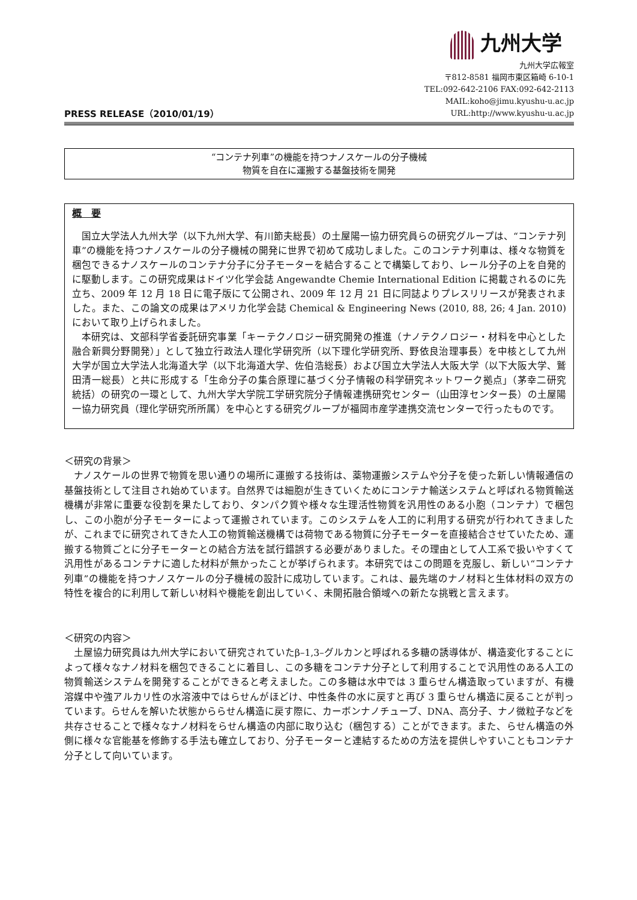九州大学
PRESS RELEASE（2010/01/19）
九州大学広報室
〒812-8581 福岡市東区箱崎 6-10-1
TEL:092-642-2106 FAX:092-642-2113
MAIL:koho@jimu.kyushu-u.ac.jp
URL:http://www.kyushu-u.ac.jp
“コンテナ列車”の機能を持つナノスケールの分子機械
物質を自在に運搬する基盤技術を開発
概　要
国立大学法人九州大学（以下九州大学、有川節夫総長）の土屋陽一協力研究員らの研究グループは、“コンテナ列車”の機能を持つナノスケールの分子機械の開発に世界で初めて成功しました。このコンテナ列車は、様々な物質を梱包できるナノスケールのコンテナ分子に分子モーターを結合することで構築しており、レール分子の上を自発的に駆動します。この研究成果はドイツ化学会誌 Angewandte Chemie International Edition に掲載されるのに先立ち、2009 年 12 月 18 日に電子版にて公開され、2009 年 12 月 21 日に同誌よりプレスリリースが発表されました。また、この論文の成果はアメリカ化学会誌 Chemical & Engineering News (2010, 88, 26; 4 Jan. 2010)において取り上げられました。
本研究は、文部科学省委託研究事業「キーテクノロジー研究開発の推進（ナノテクノロジー・材料を中心とした融合新興分野開発）」として独立行政法人理化学研究所（以下理化学研究所、野依良治理事長）を中核として九州大学が国立大学法人北海道大学（以下北海道大学、佐伯浩総長）および国立大学法人大阪大学（以下大阪大学、鷲田清一総長）と共に形成する「生命分子の集合原理に基づく分子情報の科学研究ネットワーク拠点」（茅幸二研究統括）の研究の一環として、九州大学大学院工学研究院分子情報連携研究センター（山田淳センター長）の土屋陽一協力研究員（理化学研究所所属）を中心とする研究グループが福岡市産学連携交流センターで行ったものです。
＜研究の背景＞
ナノスケールの世界で物質を思い通りの場所に運搬する技術は、薬物運搬システムや分子を使った新しい情報通信の基盤技術として注目され始めています。自然界では細胞が生きていくためにコンテナ輸送システムと呼ばれる物質輸送機構が非常に重要な役割を果たしており、タンパク質や様々な生理活性物質を汎用性のある小胞（コンテナ）で梱包し、この小胞が分子モーターによって運搬されています。このシステムを人工的に利用する研究が行われてきましたが、これまでに研究されてきた人工の物質輸送機構では荷物である物質に分子モーターを直接結合させていたため、運搬する物質ごとに分子モーターとの結合方法を試行錯誤する必要がありました。その理由として人工系で扱いやすくて汎用性があるコンテナに適した材料が無かったことが挙げられます。本研究ではこの問題を克服し、新しい“コンテナ列車”の機能を持つナノスケールの分子機械の設計に成功しています。これは、最先端のナノ材料と生体材料の双方の特性を複合的に利用して新しい材料や機能を創出していく、未開拓融合領域への新たな挑戦と言えます。
＜研究の内容＞
土屋協力研究員は九州大学において研究されていたβ–1,3–グルカンと呼ばれる多糖の誘導体が、構造変化することによって様々なナノ材料を梱包できることに着目し、この多糖をコンテナ分子として利用することで汎用性のある人工の物質輸送システムを開発することができると考えました。この多糖は水中では 3 重らせん構造取っていますが、有機溶媒中や強アルカリ性の水溶液中ではらせんがほどけ、中性条件の水に戻すと再び 3 重らせん構造に戻ることが判っています。らせんを解いた状態かららせん構造に戻す際に、カーボンナノチューブ、DNA、高分子、ナノ微粒子などを共存させることで様々なナノ材料をらせん構造の内部に取り込む（梱包する）ことができます。また、らせん構造の外側に様々な官能基を修飾する手法も確立しており、分子モーターと連結するための方法を提供しやすいこともコンテナ分子として向いています。